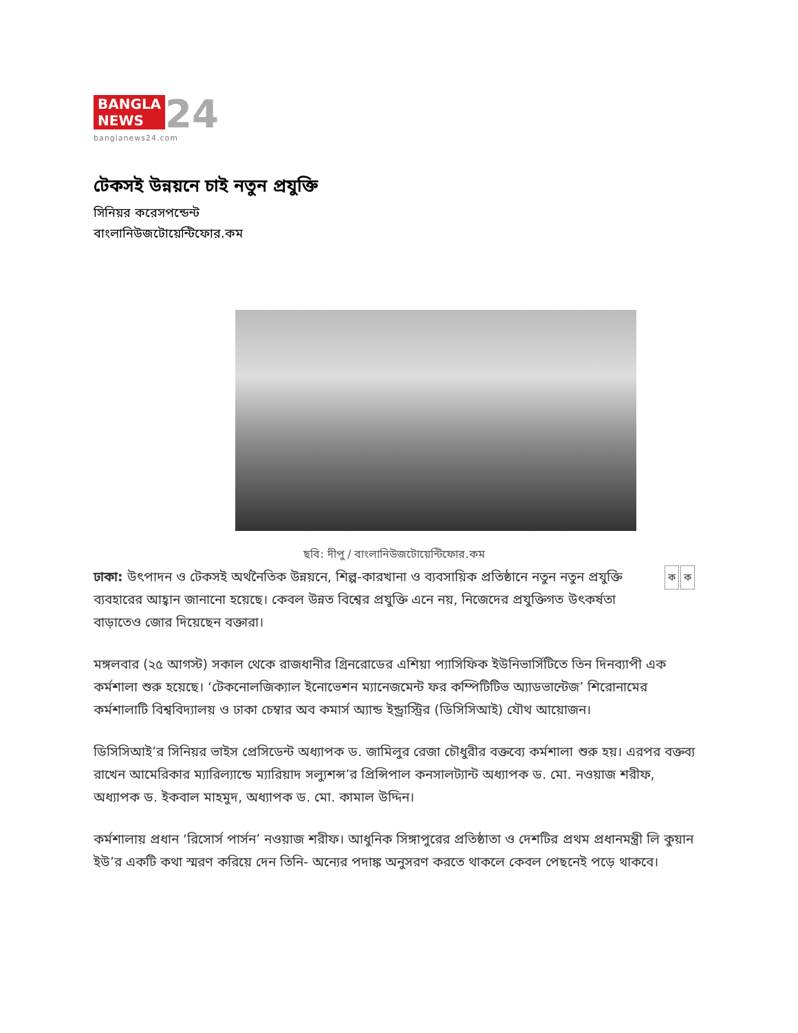BANGLA
NEWS 24
banglanews24.com
টেকসই উন্নয়নে চাই নতুন প্রযুক্তি
সিনিয়র করেসপন্ডেন্ট
বাংলানিউজটোয়েন্টিফোর.কম
ছবি: দীপু / বাংলানিউজটোয়েন্টিফোর.কম
কক ঢাকা: উৎপাদন ও টেকসই অর্থনৈতিক উন্নয়নে, শিল্প-কারখানা ও ব্যবসায়িক প্রতিষ্ঠানে নতুন নতুন প্রযুক্তি ব্যবহারের আহ্বান জানানো হয়েছে। কেবল উন্নত বিশ্বের প্রযুক্তি এনে নয়, নিজেদের প্রযুক্তিগত উৎকর্ষতা বাড়াতেও জোর দিয়েছেন বক্তারা।
মঙ্গলবার (২৫ আগস্ট) সকাল থেকে রাজধানীর গ্রিনরোডের এশিয়া প্যাসিফিক ইউনিভার্সিটিতে তিন দিনব্যাপী এক কর্মশালা শুরু হয়েছে। ‘টেকনোলজিক্যাল ইনোভেশন ম্যানেজমেন্ট ফর কম্পিটিটিভ অ্যাডভান্টেজ’ শিরোনামের কর্মশালাটি বিশ্ববিদ্যালয় ও ঢাকা চেম্বার অব কমার্স অ্যান্ড ইন্ড্রাস্ট্রির (ডিসিসিআই) যৌথ আয়োজন।
ডিসিসিআই’র সিনিয়র ভাইস প্রেসিডেন্ট অধ্যাপক ড. জামিলুর রেজা চৌধুরীর বক্তব্যে কর্মশালা শুরু হয়। এরপর বক্তব্য রাখেন আমেরিকার ম্যারিল্যান্ডে ম্যারিয়াদ সল্যুশন্স’র প্রিন্সিপাল কনসালট্যান্ট অধ্যাপক ড. মো. নওয়াজ শরীফ, অধ্যাপক ড. ইকবাল মাহমুদ, অধ্যাপক ড. মো. কামাল উদ্দিন।
কর্মশালায় প্রধান ‘রিসোর্স পার্সন’ নওয়াজ শরীফ। আধুনিক সিঙ্গাপুরের প্রতিষ্ঠাতা ও দেশটির প্রথম প্রধানমন্ত্রী লি কুয়ান ইউ’র একটি কথা স্মরণ করিয়ে দেন তিনি- অন্যের পদাঙ্ক অনুসরণ করতে থাকলে কেবল পেছনেই পড়ে থাকবে।